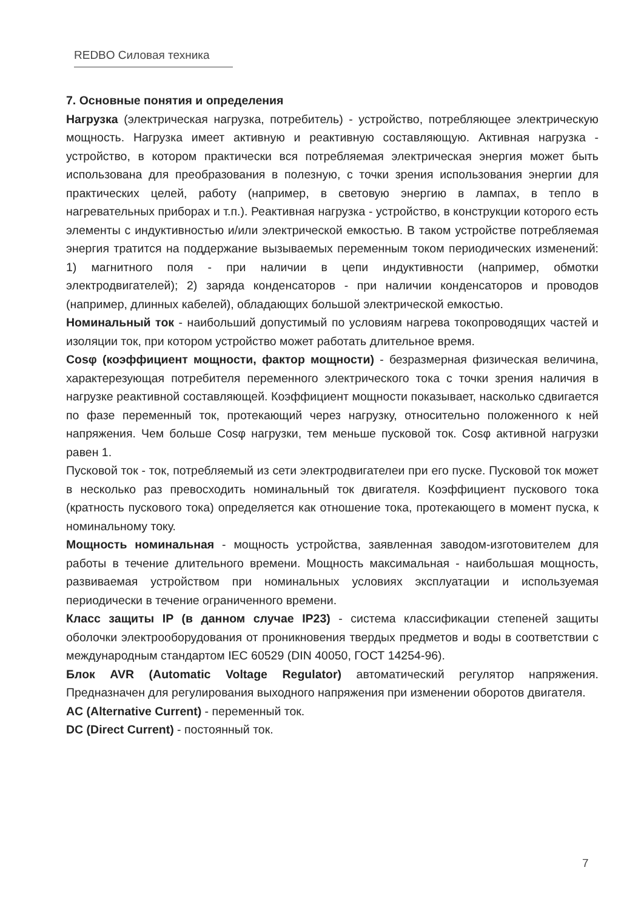REDBO Силовая техника
7. Основные понятия и определения
Нагрузка (электрическая нагрузка, потребитель) - устройство, потребляющее электрическую мощность. Нагрузка имеет активную и реактивную составляющую. Активная нагрузка - устройство, в котором практически вся потребляемая электрическая энергия может быть использована для преобразования в полезную, с точки зрения использования энергии для практических целей, работу (например, в световую энергию в лампах, в тепло в нагревательных приборах и т.п.). Реактивная нагрузка - устройство, в конструкции которого есть элементы с индуктивностью и/или электрической емкостью. В таком устройстве потребляемая энергия тратится на поддержание вызываемых переменным током периодических изменений: 1) магнитного поля - при наличии в цепи индуктивности (например, обмотки электродвигателей); 2) заряда конденсаторов - при наличии конденсаторов и проводов (например, длинных кабелей), обладающих большой электрической емкостью.
Номинальный ток - наибольший допустимый по условиям нагрева токопроводящих частей и изоляции ток, при котором устройство может работать длительное время.
Cosφ (коэффициент мощности, фактор мощности) - безразмерная физическая величина, характерезующая потребителя переменного электрического тока с точки зрения наличия в нагрузке реактивной составляющей. Коэффициент мощности показывает, насколько сдвигается по фазе переменный ток, протекающий через нагрузку, относительно положенного к ней напряжения. Чем больше Cosφ нагрузки, тем меньше пусковой ток. Cosφ активной нагрузки равен 1.
Пусковой ток - ток, потребляемый из сети электродвигателеи при его пуске. Пусковой ток может в несколько раз превосходить номинальный ток двигателя. Коэффициент пускового тока (кратность пускового тока) определяется как отношение тока, протекающего в момент пуска, к номинальному току.
Мощность номинальная - мощность устройства, заявленная заводом-изготовителем для работы в течение длительного времени. Мощность максимальная - наибольшая мощность, развиваемая устройством при номинальных условиях эксплуатации и используемая периодически в течение ограниченного времени.
Класс защиты IP (в данном случае IP23) - система классификации степеней защиты оболочки электрооборудования от проникновения твердых предметов и воды в соответствии с международным стандартом IEC 60529 (DIN 40050, ГОСТ 14254-96).
Блок AVR (Automatic Voltage Regulator) автоматический регулятор напряжения. Предназначен для регулирования выходного напряжения при изменении оборотов двигателя.
AC (Alternative Current) - переменный ток.
DC (Direct Current) - постоянный ток.
7